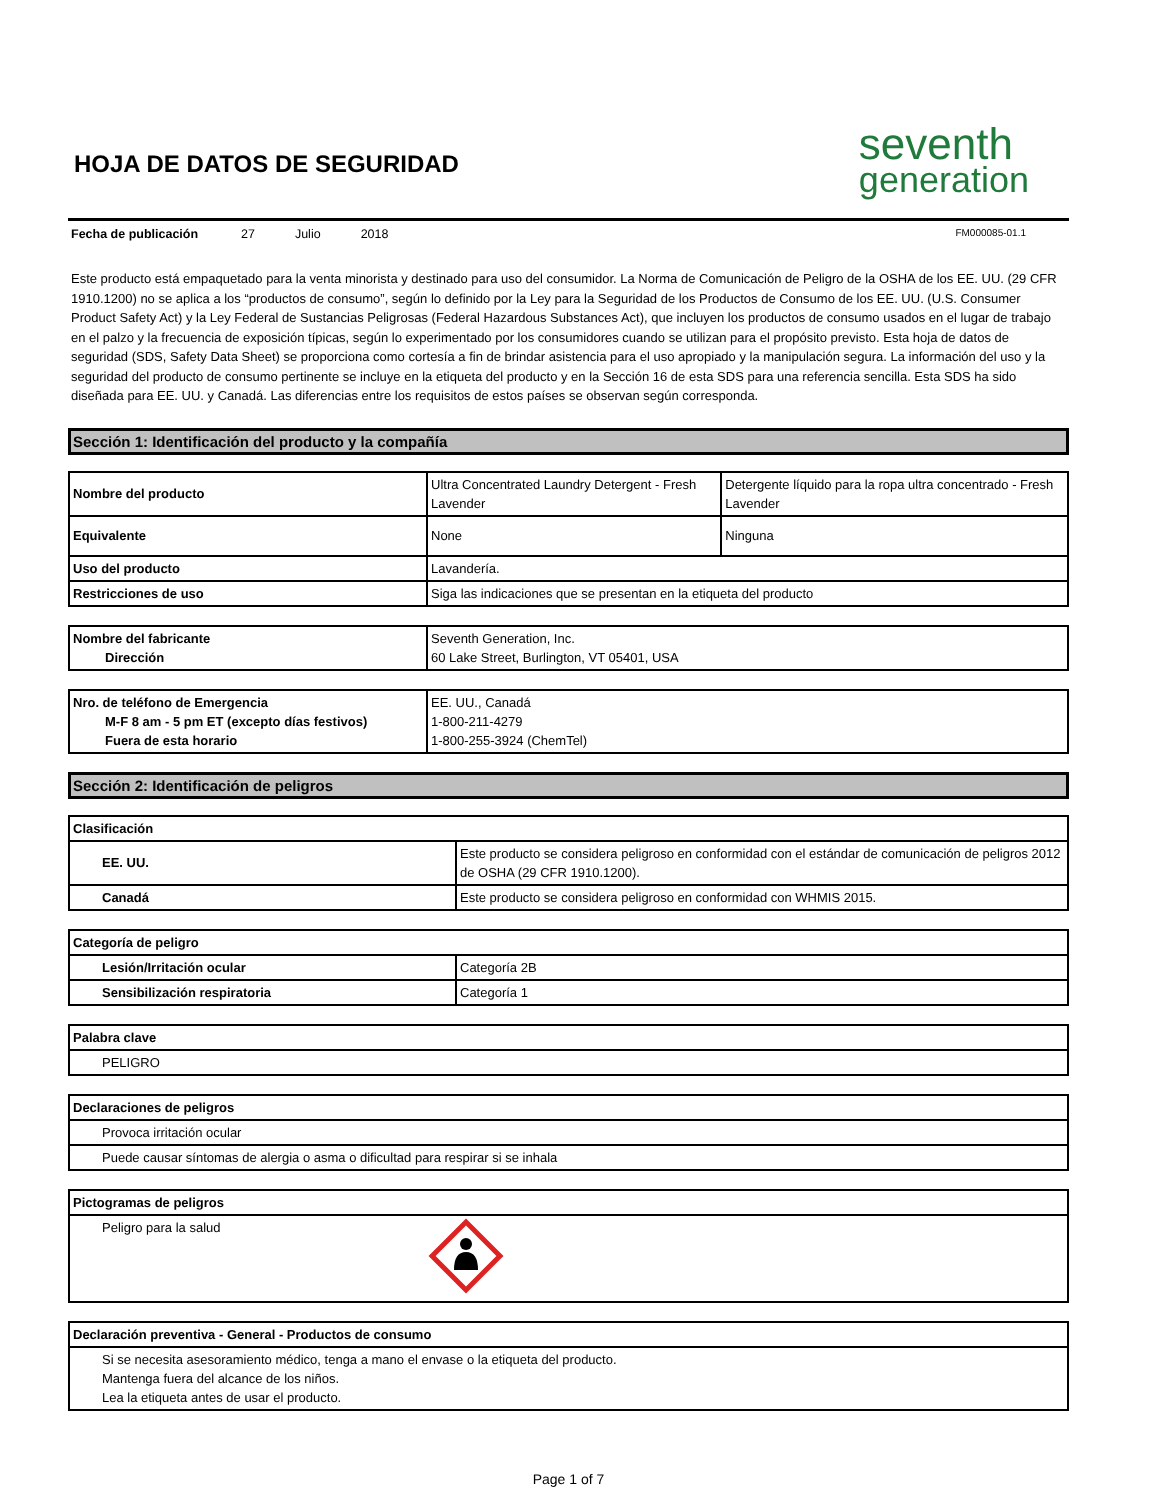HOJA DE DATOS DE SEGURIDAD
seventh
generation
Fecha de publicación 27 Julio 2018 FM000085-01.1
Este producto está empaquetado para la venta minorista y destinado para uso del consumidor. La Norma de Comunicación de Peligro de la OSHA de los EE. UU. (29 CFR 1910.1200) no se aplica a los “productos de consumo”, según lo definido por la Ley para la Seguridad de los Productos de Consumo de los EE. UU. (U.S. Consumer Product Safety Act) y la Ley Federal de Sustancias Peligrosas (Federal Hazardous Substances Act), que incluyen los productos de consumo usados en el lugar de trabajo en el palzo y la frecuencia de exposición típicas, según lo experimentado por los consumidores cuando se utilizan para el propósito previsto. Esta hoja de datos de seguridad (SDS, Safety Data Sheet) se proporciona como cortesía a fin de brindar asistencia para el uso apropiado y la manipulación segura. La información del uso y la seguridad del producto de consumo pertinente se incluye en la etiqueta del producto y en la Sección 16 de esta SDS para una referencia sencilla. Esta SDS ha sido diseñada para EE. UU. y Canadá. Las diferencias entre los requisitos de estos países se observan según corresponda.
Sección 1: Identificación del producto y la compañía
| Nombre del producto | Ultra Concentrated Laundry Detergent - Fresh Lavender | Detergente líquido para la ropa ultra concentrado - Fresh Lavender |
| Equivalente | None | Ninguna |
| Uso del producto | Lavandería. | |
| Restricciones de uso | Siga las indicaciones que se presentan en la etiqueta del producto | |
| Nombre del fabricante Dirección | Seventh Generation, Inc. 60 Lake Street, Burlington, VT 05401, USA |
| Nro. de teléfono de Emergencia M-F 8 am - 5 pm ET (excepto días festivos) Fuera de esta horario | EE. UU., Canadá 1-800-211-4279 1-800-255-3924 (ChemTel) |
Sección 2: Identificación de peligros
| Clasificación | |
| --- | --- |
| EE. UU. | Este producto se considera peligroso en conformidad con el estándar de comunicación de peligros 2012 de OSHA (29 CFR 1910.1200). |
| Canadá | Este producto se considera peligroso en conformidad con WHMIS 2015. |
| Categoría de peligro | |
| --- | --- |
| Lesión/Irritación ocular | Categoría 2B |
| Sensibilización respiratoria | Categoría 1 |
| Palabra clave |
| --- |
| PELIGRO |
| Declaraciones de peligros |
| --- |
| Provoca irritación ocular |
| Puede causar síntomas de alergia o asma o dificultad para respirar si se inhala |
| Pictogramas de peligros | |
| --- | --- |
| Peligro para la salud | |
| Declaración preventiva - General - Productos de consumo |
| --- |
| Si se necesita asesoramiento médico, tenga a mano el envase o la etiqueta del producto. Mantenga fuera del alcance de los niños. Lea la etiqueta antes de usar el producto. |
Page 1 of 7